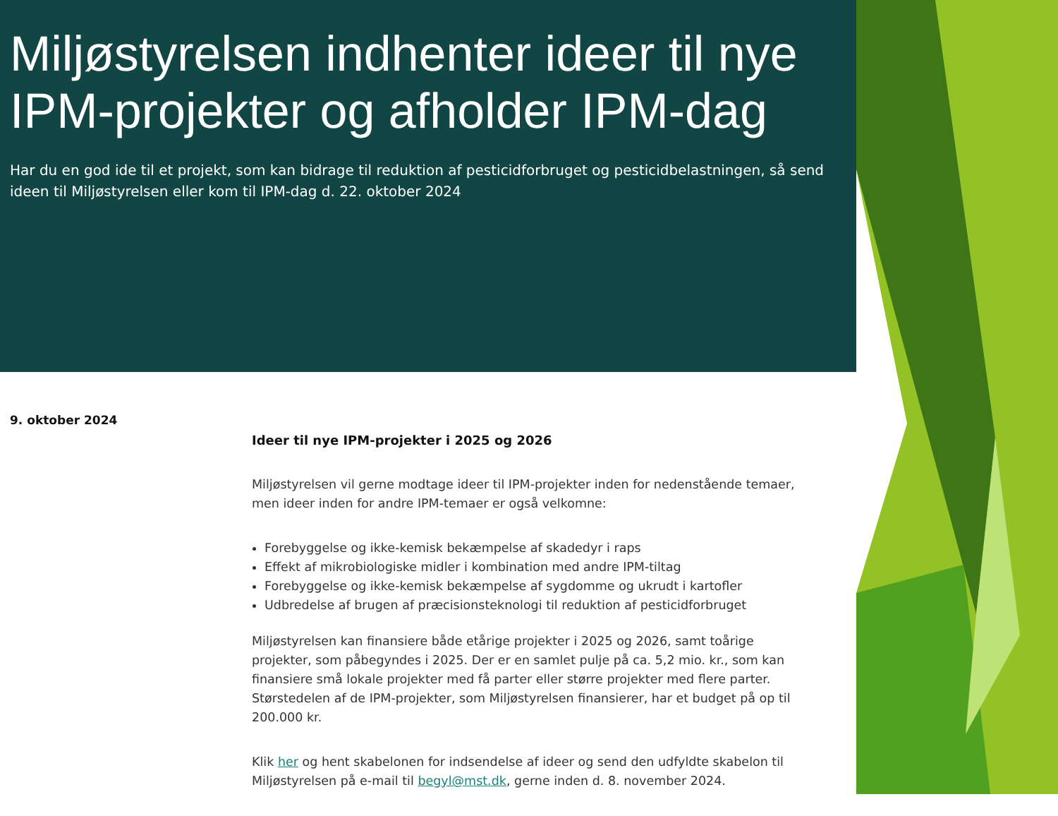Miljøstyrelsen indhenter ideer til nye IPM-projekter og afholder IPM-dag
Har du en god ide til et projekt, som kan bidrage til reduktion af pesticidforbruget og pesticidbelastningen, så send ideen til Miljøstyrelsen eller kom til IPM-dag d. 22. oktober 2024
9. oktober 2024
Ideer til nye IPM-projekter i 2025 og 2026
Miljøstyrelsen vil gerne modtage ideer til IPM-projekter inden for nedenstående temaer, men ideer inden for andre IPM-temaer er også velkomne:
Forebyggelse og ikke-kemisk bekæmpelse af skadedyr i raps
Effekt af mikrobiologiske midler i kombination med andre IPM-tiltag
Forebyggelse og ikke-kemisk bekæmpelse af sygdomme og ukrudt i kartofler
Udbredelse af brugen af præcisionsteknologi til reduktion af pesticidforbruget
Miljøstyrelsen kan finansiere både etårige projekter i 2025 og 2026, samt toårige projekter, som påbegyndes i 2025. Der er en samlet pulje på ca. 5,2 mio. kr., som kan finansiere små lokale projekter med få parter eller større projekter med flere parter. Størstedelen af de IPM-projekter, som Miljøstyrelsen finansierer, har et budget på op til 200.000 kr.
Klik her og hent skabelonen for indsendelse af ideer og send den udfyldte skabelon til Miljøstyrelsen på e-mail til begyl@mst.dk, gerne inden d. 8. november 2024.